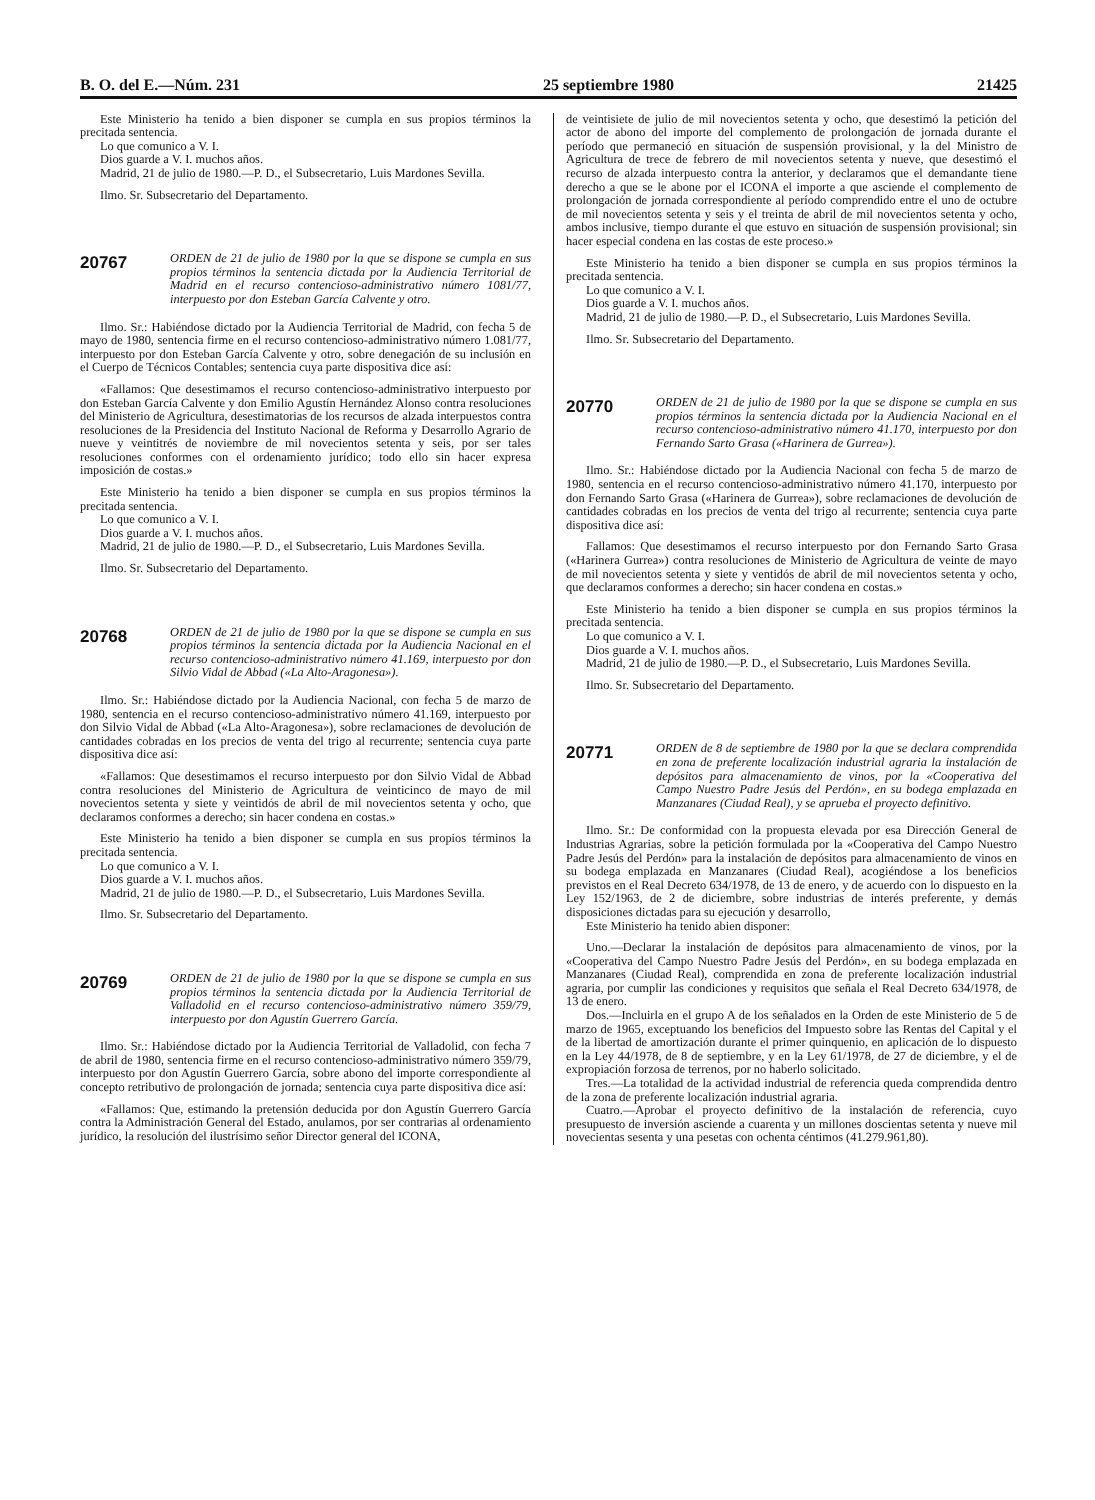B. O. del E.—Núm. 231 25 septiembre 1980 21425
Este Ministerio ha tenido a bien disponer se cumpla en sus propios términos la precitada sentencia.
Lo que comunico a V. I.
Dios guarde a V. I. muchos años.
Madrid, 21 de julio de 1980.—P. D., el Subsecretario, Luis Mardones Sevilla.
Ilmo. Sr. Subsecretario del Departamento.
20767
ORDEN de 21 de julio de 1980 por la que se dispone se cumpla en sus propios términos la sentencia dictada por la Audiencia Territorial de Madrid en el recurso contencioso-administrativo número 1081/77, interpuesto por don Esteban García Calvente y otro.
Ilmo. Sr.: Habiéndose dictado por la Audiencia Territorial de Madrid, con fecha 5 de mayo de 1980, sentencia firme en el recurso contencioso-administrativo número 1.081/77, interpuesto por don Esteban García Calvente y otro, sobre denegación de su inclusión en el Cuerpo de Técnicos Contables; sentencia cuya parte dispositiva dice así:
«Fallamos: Que desestimamos el recurso contencioso-administrativo interpuesto por don Esteban García Calvente y don Emilio Agustín Hernández Alonso contra resoluciones del Ministerio de Agricultura, desestimatorias de los recursos de alzada interpuestos contra resoluciones de la Presidencia del Instituto Nacional de Reforma y Desarrollo Agrario de nueve y veintitrés de noviembre de mil novecientos setenta y seis, por ser tales resoluciones conformes con el ordenamiento jurídico; todo ello sin hacer expresa imposición de costas.»
Este Ministerio ha tenido a bien disponer se cumpla en sus propios términos la precitada sentencia.
Lo que comunico a V. I.
Dios guarde a V. I. muchos años.
Madrid, 21 de julio de 1980.—P. D., el Subsecretario, Luis Mardones Sevilla.
Ilmo. Sr. Subsecretario del Departamento.
20768
ORDEN de 21 de julio de 1980 por la que se dispone se cumpla en sus propios términos la sentencia dictada por la Audiencia Nacional en el recurso contencioso-administrativo número 41.169, interpuesto por don Silvio Vidal de Abbad («La Alto-Aragonesa»).
Ilmo. Sr.: Habiéndose dictado por la Audiencia Nacional, con fecha 5 de marzo de 1980, sentencia en el recurso contencioso-administrativo número 41.169, interpuesto por don Silvio Vidal de Abbad («La Alto-Aragonesa»), sobre reclamaciones de devolución de cantidades cobradas en los precios de venta del trigo al recurrente; sentencia cuya parte dispositiva dice así:
«Fallamos: Que desestimamos el recurso interpuesto por don Silvio Vidal de Abbad contra resoluciones del Ministerio de Agricultura de veinticinco de mayo de mil novecientos setenta y siete y veintidós de abril de mil novecientos setenta y ocho, que declaramos conformes a derecho; sin hacer condena en costas.»
Este Ministerio ha tenido a bien disponer se cumpla en sus propios términos la precitada sentencia.
Lo que comunico a V. I.
Dios guarde a V. I. muchos años.
Madrid, 21 de julio de 1980.—P. D., el Subsecretario, Luis Mardones Sevilla.
Ilmo. Sr. Subsecretario del Departamento.
20769
ORDEN de 21 de julio de 1980 por la que se dispone se cumpla en sus propios términos la sentencia dictada por la Audiencia Territorial de Valladolid en el recurso contencioso-administrativo número 359/79, interpuesto por don Agustín Guerrero García.
Ilmo. Sr.: Habiéndose dictado por la Audiencia Territorial de Valladolid, con fecha 7 de abril de 1980, sentencia firme en el recurso contencioso-administrativo número 359/79, interpuesto por don Agustín Guerrero García, sobre abono del importe correspondiente al concepto retributivo de prolongación de jornada; sentencia cuya parte dispositiva dice así:
«Fallamos: Que, estimando la pretensión deducida por don Agustín Guerrero García contra la Administración General del Estado, anulamos, por ser contrarias al ordenamiento jurídico, la resolución del ilustrísimo señor Director general del ICONA,
de veintisiete de julio de mil novecientos setenta y ocho, que desestimó la petición del actor de abono del importe del complemento de prolongación de jornada durante el período que permaneció en situación de suspensión provisional, y la del Ministro de Agricultura de trece de febrero de mil novecientos setenta y nueve, que desestimó el recurso de alzada interpuesto contra la anterior, y declaramos que el demandante tiene derecho a que se le abone por el ICONA el importe a que asciende el complemento de prolongación de jornada correspondiente al período comprendido entre el uno de octubre de mil novecientos setenta y seis y el treinta de abril de mil novecientos setenta y ocho, ambos inclusive, tiempo durante el que estuvo en situación de suspensión provisional; sin hacer especial condena en las costas de este proceso.»
Este Ministerio ha tenido a bien disponer se cumpla en sus propios términos la precitada sentencia.
Lo que comunico a V. I.
Dios guarde a V. I. muchos años.
Madrid, 21 de julio de 1980.—P. D., el Subsecretario, Luis Mardones Sevilla.
Ilmo. Sr. Subsecretario del Departamento.
20770
ORDEN de 21 de julio de 1980 por la que se dispone se cumpla en sus propios términos la sentencia dictada por la Audiencia Nacional en el recurso contencioso-administrativo número 41.170, interpuesto por don Fernando Sarto Grasa («Harinera de Gurrea»).
Ilmo. Sr.: Habiéndose dictado por la Audiencia Nacional con fecha 5 de marzo de 1980, sentencia en el recurso contencioso-administrativo número 41.170, interpuesto por don Fernando Sarto Grasa («Harinera de Gurrea»), sobre reclamaciones de devolución de cantidades cobradas en los precios de venta del trigo al recurrente; sentencia cuya parte dispositiva dice así:
Fallamos: Que desestimamos el recurso interpuesto por don Fernando Sarto Grasa («Harinera Gurrea») contra resoluciones de Ministerio de Agricultura de veinte de mayo de mil novecientos setenta y siete y ventidós de abril de mil novecientos setenta y ocho, que declaramos conformes a derecho; sin hacer condena en costas.»
Este Ministerio ha tenido a bien disponer se cumpla en sus propios términos la precitada sentencia.
Lo que comunico a V. I.
Dios guarde a V. I. muchos años.
Madrid, 21 de julio de 1980.—P. D., el Subsecretario, Luis Mardones Sevilla.
Ilmo. Sr. Subsecretario del Departamento.
20771
ORDEN de 8 de septiembre de 1980 por la que se declara comprendida en zona de preferente localización industrial agraria la instalación de depósitos para almacenamiento de vinos, por la «Cooperativa del Campo Nuestro Padre Jesús del Perdón», en su bodega emplazada en Manzanares (Ciudad Real), y se aprueba el proyecto definitivo.
Ilmo. Sr.: De conformidad con la propuesta elevada por esa Dirección General de Industrias Agrarias, sobre la petición formulada por la «Cooperativa del Campo Nuestro Padre Jesús del Perdón» para la instalación de depósitos para almacenamiento de vinos en su bodega emplazada en Manzanares (Ciudad Real), acogiéndose a los beneficios previstos en el Real Decreto 634/1978, de 13 de enero, y de acuerdo con lo dispuesto en la Ley 152/1963, de 2 de diciembre, sobre industrias de interés preferente, y demás disposiciones dictadas para su ejecución y desarrollo,
Este Ministerio ha tenido abien disponer:
Uno.—Declarar la instalación de depósitos para almacenamiento de vinos, por la «Cooperativa del Campo Nuestro Padre Jesús del Perdón», en su bodega emplazada en Manzanares (Ciudad Real), comprendida en zona de preferente localización industrial agraria, por cumplir las condiciones y requisitos que señala el Real Decreto 634/1978, de 13 de enero.
Dos.—Incluirla en el grupo A de los señalados en la Orden de este Ministerio de 5 de marzo de 1965, exceptuando los beneficios del Impuesto sobre las Rentas del Capital y el de la libertad de amortización durante el primer quinquenio, en aplicación de lo dispuesto en la Ley 44/1978, de 8 de septiembre, y en la Ley 61/1978, de 27 de diciembre, y el de expropiación forzosa de terrenos, por no haberlo solicitado.
Tres.—La totalidad de la actividad industrial de referencia queda comprendida dentro de la zona de preferente localización industrial agraria.
Cuatro.—Aprobar el proyecto definitivo de la instalación de referencia, cuyo presupuesto de inversión asciende a cuarenta y un millones doscientas setenta y nueve mil novecientas sesenta y una pesetas con ochenta céntimos (41.279.961,80).